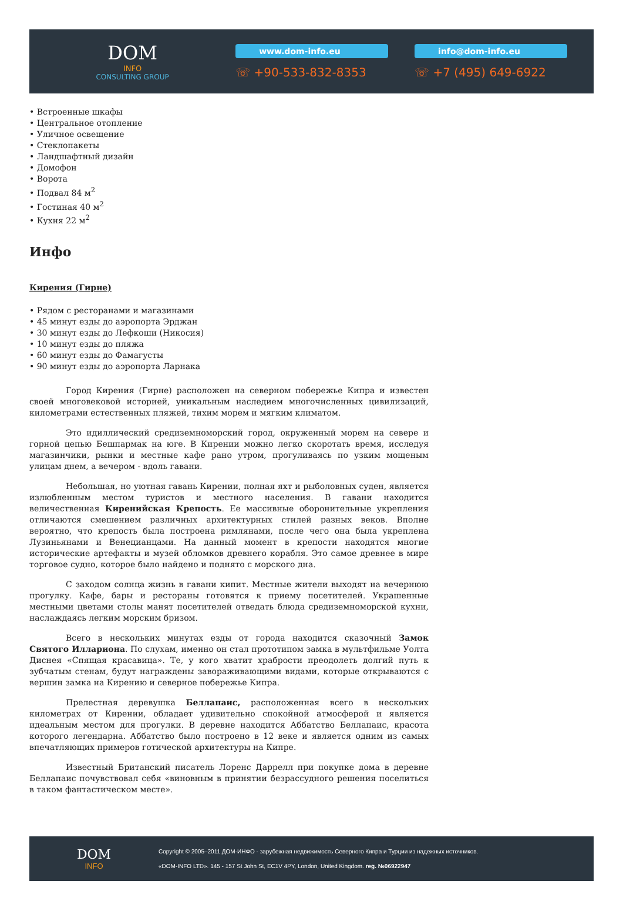DOM
INFO
CONSULTING GROUP
www.dom-info.eu
☏ +90-533-832-8353
info@dom-info.eu
☏ +7 (495) 649-6922
• Встроенные шкафы
• Центральное отопление
• Уличное освещение
• Стеклопакеты
• Ландшафтный дизайн
• Домофон
• Ворота
• Подвал 84 м<sup>2</sup>
• Гостиная 40 м<sup>2</sup>
• Кухня 22 м<sup>2</sup>
Инфо
Кирения (Гирне)
• Рядом с ресторанами и магазинами
• 45 минут езды до аэропорта Эрджан
• 30 минут езды до Лефкоши (Никосия)
• 10 минут езды до пляжа
• 60 минут езды до Фамагусты
• 90 минут езды до аэропорта Ларнака
Город Кирения (Гирне) расположен на северном побережье Кипра и известен своей многовековой историей, уникальным наследием многочисленных цивилизаций, километрами естественных пляжей, тихим морем и мягким климатом.
Это идиллический средиземноморский город, окруженный морем на севере и горной цепью Бешпармак на юге. В Кирении можно легко скоротать время, исследуя магазинчики, рынки и местные кафе рано утром, прогуливаясь по узким мощеным улицам днем, а вечером - вдоль гавани.
Небольшая, но уютная гавань Кирении, полная яхт и рыболовных суден, является излюбленным местом туристов и местного населения. В гавани находится величественная Киренийская Крепость. Ее массивные оборонительные укрепления отличаются смешением различных архитектурных стилей разных веков. Вполне вероятно, что крепость была построена римлянами, после чего она была укреплена Лузиньянами и Венецианцами. На данный момент в крепости находятся многие исторические артефакты и музей обломков древнего корабля. Это самое древнее в мире торговое судно, которое было найдено и поднято с морского дна.
С заходом солнца жизнь в гавани кипит. Местные жители выходят на вечернюю прогулку. Кафе, бары и рестораны готовятся к приему посетителей. Украшенные местными цветами столы манят посетителей отведать блюда средиземноморской кухни, наслаждаясь легким морским бризом.
Всего в нескольких минутах езды от города находится сказочный Замок Святого Иллариона. По слухам, именно он стал прототипом замка в мультфильме Уолта Диснея «Спящая красавица». Те, у кого хватит храбрости преодолеть долгий путь к зубчатым стенам, будут награждены завораживающими видами, которые открываются с вершин замка на Кирению и северное побережье Кипра.
Прелестная деревушка Беллапаис, расположенная всего в нескольких километрах от Кирении, обладает удивительно спокойной атмосферой и является идеальным местом для прогулки. В деревне находится Аббатство Беллапаис, красота которого легендарна. Аббатство было построено в 12 веке и является одним из самых впечатляющих примеров готической архитектуры на Кипре.
Известный Британский писатель Лоренс Даррелл при покупке дома в деревне Беллапаис почувствовал себя «виновным в принятии безрассудного решения поселиться в таком фантастическом месте».
DOM
INFO
Copyright © 2005–2011 ДОМ-ИНФО - зарубежная недвижимость Северного Кипра и Турции из надежных источников.
«DOM-INFO LTD». 145 - 157 St John St, EC1V 4PY, London, United Kingdom. reg. №06922947